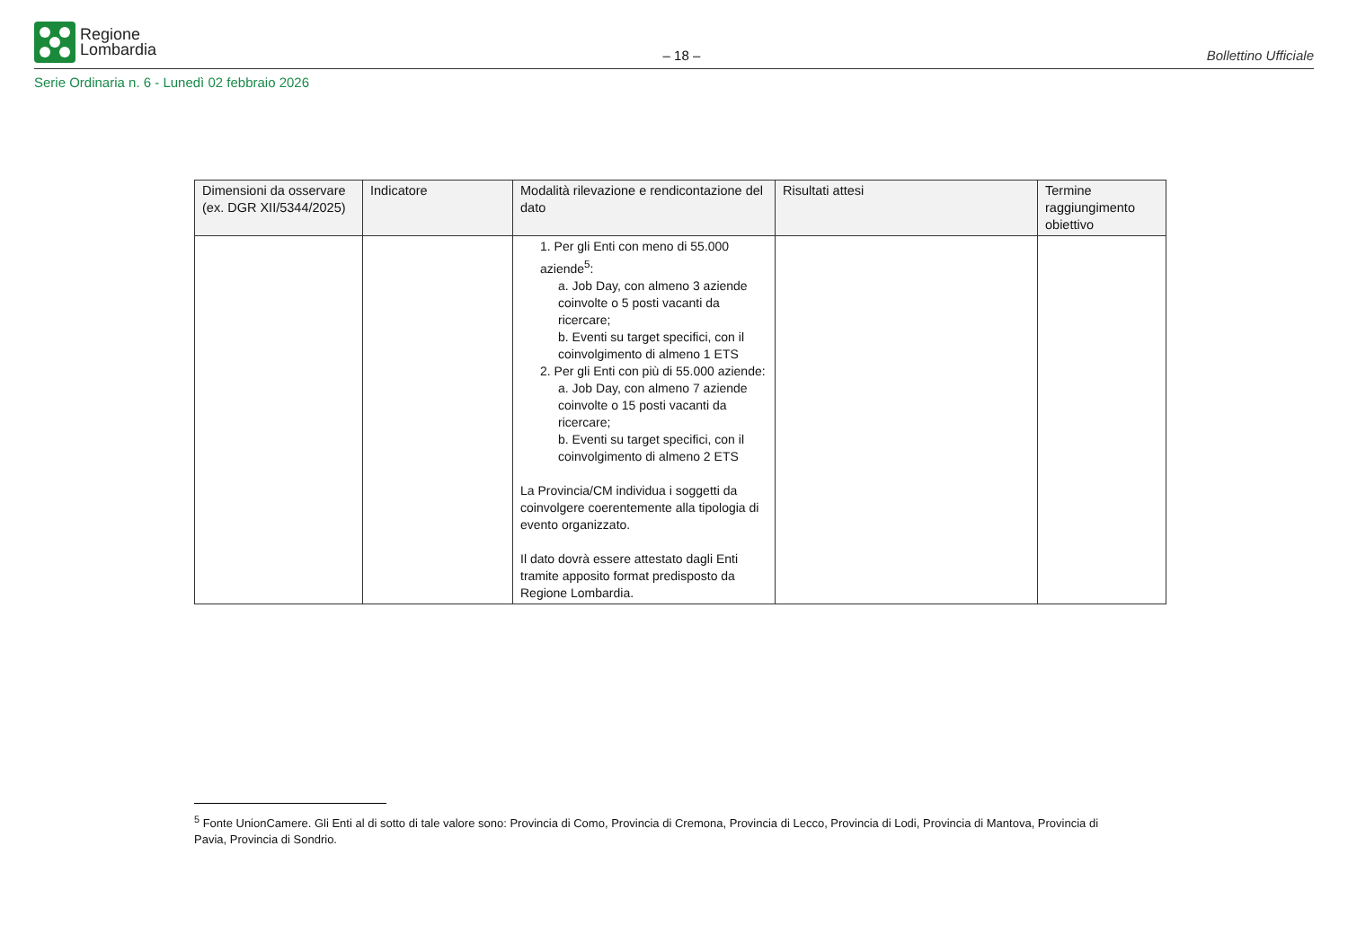Regione
Lombardia
– 18 –
Bollettino Ufficiale
Serie Ordinaria n. 6 - Lunedì 02 febbraio 2026
| Dimensioni da osservare (ex. DGR XII/5344/2025) | Indicatore | Modalità rilevazione e rendicontazione del dato | Risultati attesi | Termine raggiungimento obiettivo |
| --- | --- | --- | --- | --- |
| | | 1. Per gli Enti con meno di 55.000 aziende<sup>5</sup>: a. Job Day, con almeno 3 aziende coinvolte o 5 posti vacanti da ricercare; b. Eventi su target specifici, con il coinvolgimento di almeno 1 ETS 2. Per gli Enti con più di 55.000 aziende: a. Job Day, con almeno 7 aziende coinvolte o 15 posti vacanti da ricercare; b. Eventi su target specifici, con il coinvolgimento di almeno 2 ETS La Provincia/CM individua i soggetti da coinvolgere coerentemente alla tipologia di evento organizzato. Il dato dovrà essere attestato dagli Enti tramite apposito format predisposto da Regione Lombardia. | | |
<sup>5</sup> Fonte UnionCamere. Gli Enti al di sotto di tale valore sono: Provincia di Como, Provincia di Cremona, Provincia di Lecco, Provincia di Lodi, Provincia di Mantova, Provincia di Pavia, Provincia di Sondrio.